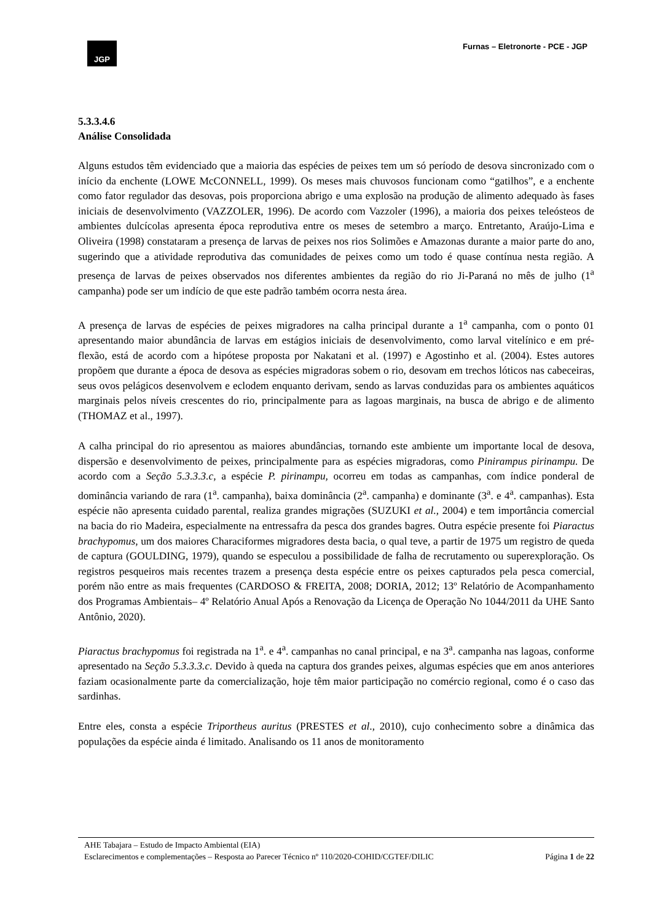JGP
Furnas – Eletronorte - PCE - JGP
5.3.3.4.6
Análise Consolidada
Alguns estudos têm evidenciado que a maioria das espécies de peixes tem um só período de desova sincronizado com o início da enchente (LOWE McCONNELL, 1999). Os meses mais chuvosos funcionam como “gatilhos”, e a enchente como fator regulador das desovas, pois proporciona abrigo e uma explosão na produção de alimento adequado às fases iniciais de desenvolvimento (VAZZOLER, 1996). De acordo com Vazzoler (1996), a maioria dos peixes teleósteos de ambientes dulcícolas apresenta época reprodutiva entre os meses de setembro a março. Entretanto, Araújo-Lima e Oliveira (1998) constataram a presença de larvas de peixes nos rios Solimões e Amazonas durante a maior parte do ano, sugerindo que a atividade reprodutiva das comunidades de peixes como um todo é quase contínua nesta região. A presença de larvas de peixes observados nos diferentes ambientes da região do rio Ji-Paraná no mês de julho (1<sup>a</sup> campanha) pode ser um indício de que este padrão também ocorra nesta área.
A presença de larvas de espécies de peixes migradores na calha principal durante a 1<sup>a</sup> campanha, com o ponto 01 apresentando maior abundância de larvas em estágios iniciais de desenvolvimento, como larval vitelínico e em pré-flexão, está de acordo com a hipótese proposta por Nakatani et al. (1997) e Agostinho et al. (2004). Estes autores propõem que durante a época de desova as espécies migradoras sobem o rio, desovam em trechos lóticos nas cabeceiras, seus ovos pelágicos desenvolvem e eclodem enquanto derivam, sendo as larvas conduzidas para os ambientes aquáticos marginais pelos níveis crescentes do rio, principalmente para as lagoas marginais, na busca de abrigo e de alimento (THOMAZ et al., 1997).
A calha principal do rio apresentou as maiores abundâncias, tornando este ambiente um importante local de desova, dispersão e desenvolvimento de peixes, principalmente para as espécies migradoras, como Pinirampus pirinampu. De acordo com a Seção 5.3.3.3.c, a espécie P. pirinampu, ocorreu em todas as campanhas, com índice ponderal de dominância variando de rara (1<sup>a</sup>. campanha), baixa dominância (2<sup>a</sup>. campanha) e dominante (3<sup>a</sup>. e 4<sup>a</sup>. campanhas). Esta espécie não apresenta cuidado parental, realiza grandes migrações (SUZUKI et al., 2004) e tem importância comercial na bacia do rio Madeira, especialmente na entressafra da pesca dos grandes bagres. Outra espécie presente foi Piaractus brachypomus, um dos maiores Characiformes migradores desta bacia, o qual teve, a partir de 1975 um registro de queda de captura (GOULDING, 1979), quando se especulou a possibilidade de falha de recrutamento ou superexploração. Os registros pesqueiros mais recentes trazem a presença desta espécie entre os peixes capturados pela pesca comercial, porém não entre as mais frequentes (CARDOSO & FREITA, 2008; DORIA, 2012; 13º Relatório de Acompanhamento dos Programas Ambientais– 4º Relatório Anual Após a Renovação da Licença de Operação No 1044/2011 da UHE Santo Antônio, 2020).
Piaractus brachypomus foi registrada na 1<sup>a</sup>. e 4<sup>a</sup>. campanhas no canal principal, e na 3<sup>a</sup>. campanha nas lagoas, conforme apresentado na Seção 5.3.3.3.c. Devido à queda na captura dos grandes peixes, algumas espécies que em anos anteriores faziam ocasionalmente parte da comercialização, hoje têm maior participação no comércio regional, como é o caso das sardinhas.
Entre eles, consta a espécie Triportheus auritus (PRESTES et al., 2010), cujo conhecimento sobre a dinâmica das populações da espécie ainda é limitado. Analisando os 11 anos de monitoramento
AHE Tabajara – Estudo de Impacto Ambiental (EIA)
Esclarecimentos e complementações – Resposta ao Parecer Técnico nº 110/2020-COHID/CGTEF/DILIC Página 1 de 22